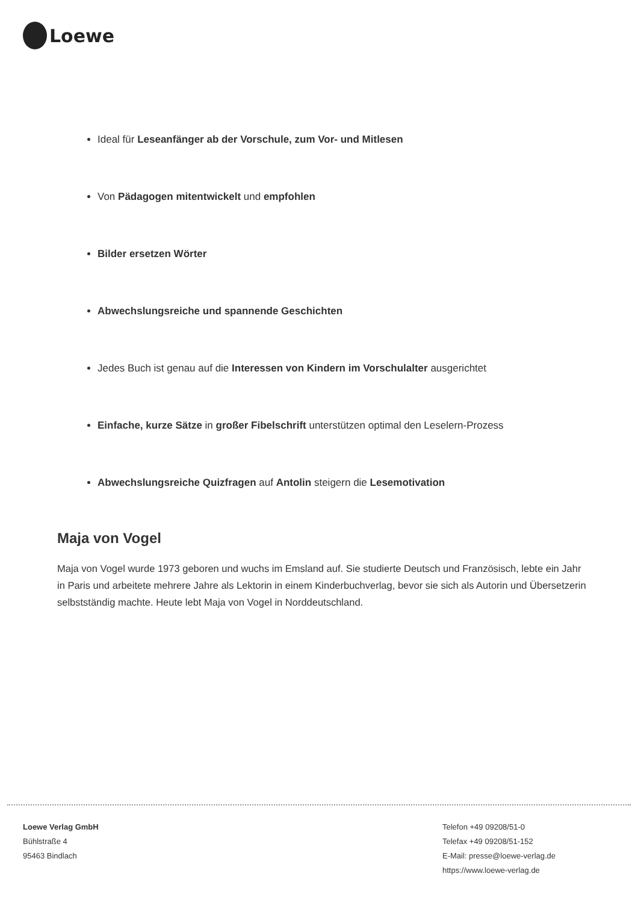Loewe
Ideal für Leseanfänger ab der Vorschule, zum Vor- und Mitlesen
Von Pädagogen mitentwickelt und empfohlen
Bilder ersetzen Wörter
Abwechslungsreiche und spannende Geschichten
Jedes Buch ist genau auf die Interessen von Kindern im Vorschulalter ausgerichtet
Einfache, kurze Sätze in großer Fibelschrift unterstützen optimal den Leselern-Prozess
Abwechslungsreiche Quizfragen auf Antolin steigern die Lesemotivation
Maja von Vogel
Maja von Vogel wurde 1973 geboren und wuchs im Emsland auf. Sie studierte Deutsch und Französisch, lebte ein Jahr in Paris und arbeitete mehrere Jahre als Lektorin in einem Kinderbuchverlag, bevor sie sich als Autorin und Übersetzerin selbstständig machte. Heute lebt Maja von Vogel in Norddeutschland.
Loewe Verlag GmbH
Bühlstraße 4
95463 Bindlach
Telefon +49 09208/51-0
Telefax +49 09208/51-152
E-Mail: presse@loewe-verlag.de
https://www.loewe-verlag.de